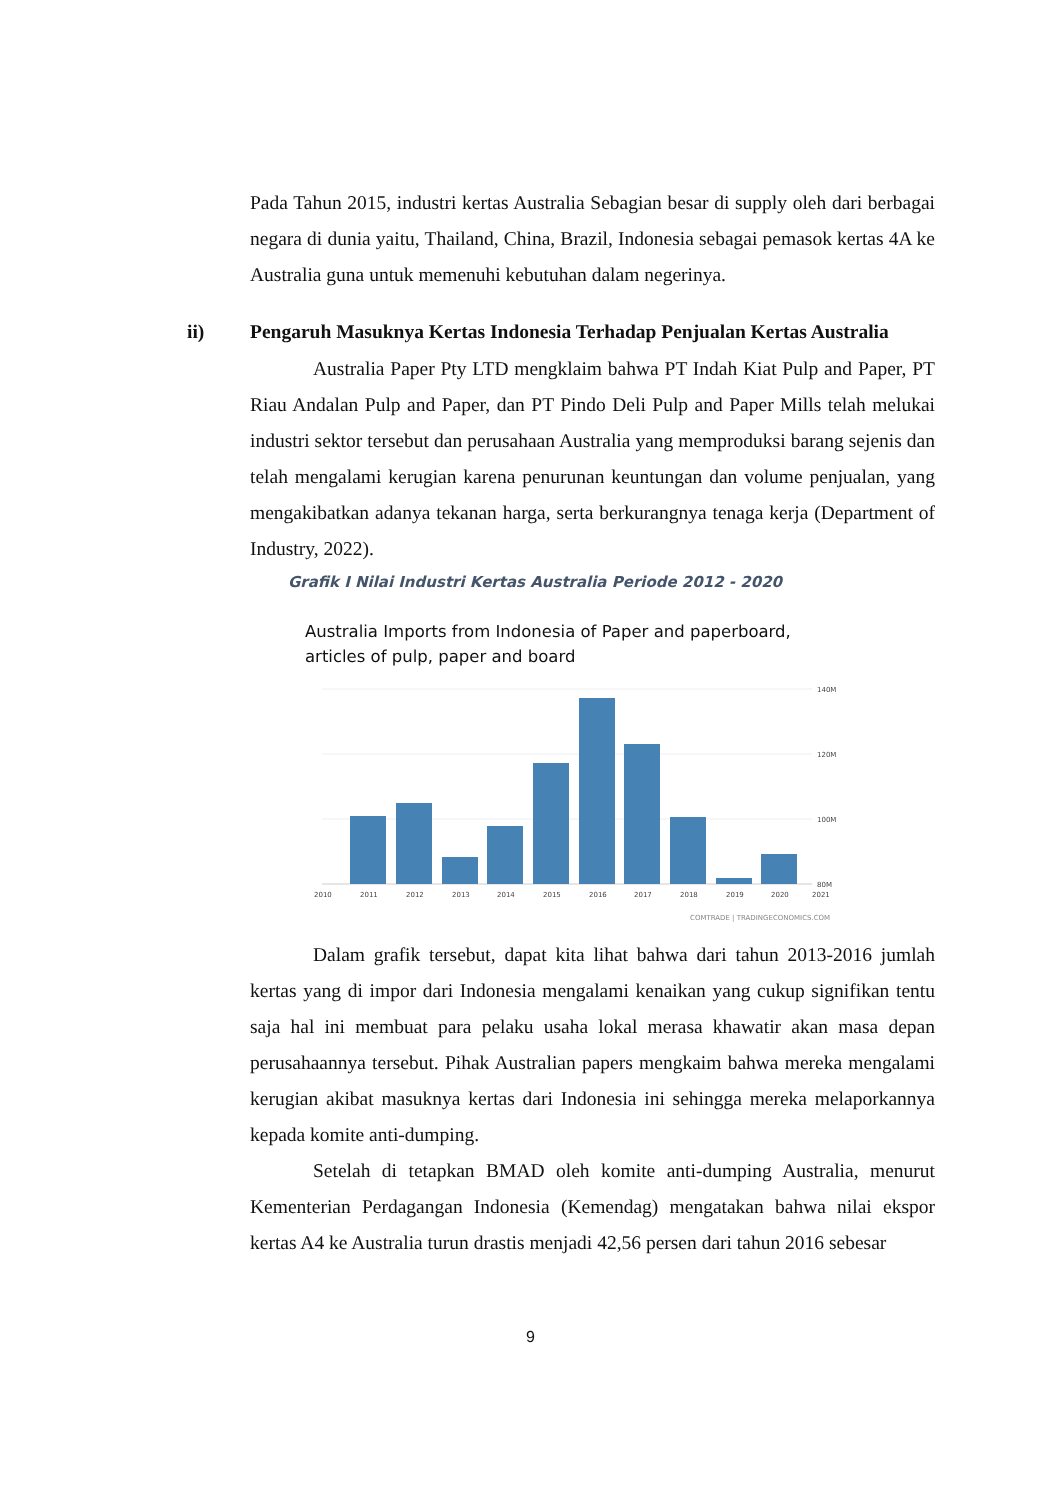Pada Tahun 2015, industri kertas Australia Sebagian besar di supply oleh dari berbagai negara di dunia yaitu, Thailand, China, Brazil, Indonesia sebagai pemasok kertas 4A ke Australia guna untuk memenuhi kebutuhan dalam negerinya.
ii) Pengaruh Masuknya Kertas Indonesia Terhadap Penjualan Kertas Australia
Australia Paper Pty LTD mengklaim bahwa PT Indah Kiat Pulp and Paper, PT Riau Andalan Pulp and Paper, dan PT Pindo Deli Pulp and Paper Mills telah melukai industri sektor tersebut dan perusahaan Australia yang memproduksi barang sejenis dan telah mengalami kerugian karena penurunan keuntungan dan volume penjualan, yang mengakibatkan adanya tekanan harga, serta berkurangnya tenaga kerja (Department of Industry, 2022).
Grafik I Nilai Industri Kertas Australia Periode 2012 - 2020
Australia Imports from Indonesia of Paper and paperboard,
articles of pulp, paper and board
140M
120M
100M
80M
2010
2011
2012
2013
2014
2015
2016
2017
2018
2019
2020
2021
COMTRADE | TRADINGECONOMICS.COM
Dalam grafik tersebut, dapat kita lihat bahwa dari tahun 2013-2016 jumlah kertas yang di impor dari Indonesia mengalami kenaikan yang cukup signifikan tentu saja hal ini membuat para pelaku usaha lokal merasa khawatir akan masa depan perusahaannya tersebut. Pihak Australian papers mengkaim bahwa mereka mengalami kerugian akibat masuknya kertas dari Indonesia ini sehingga mereka melaporkannya kepada komite anti-dumping.
Setelah di tetapkan BMAD oleh komite anti-dumping Australia, menurut Kementerian Perdagangan Indonesia (Kemendag) mengatakan bahwa nilai ekspor kertas A4 ke Australia turun drastis menjadi 42,56 persen dari tahun 2016 sebesar
9